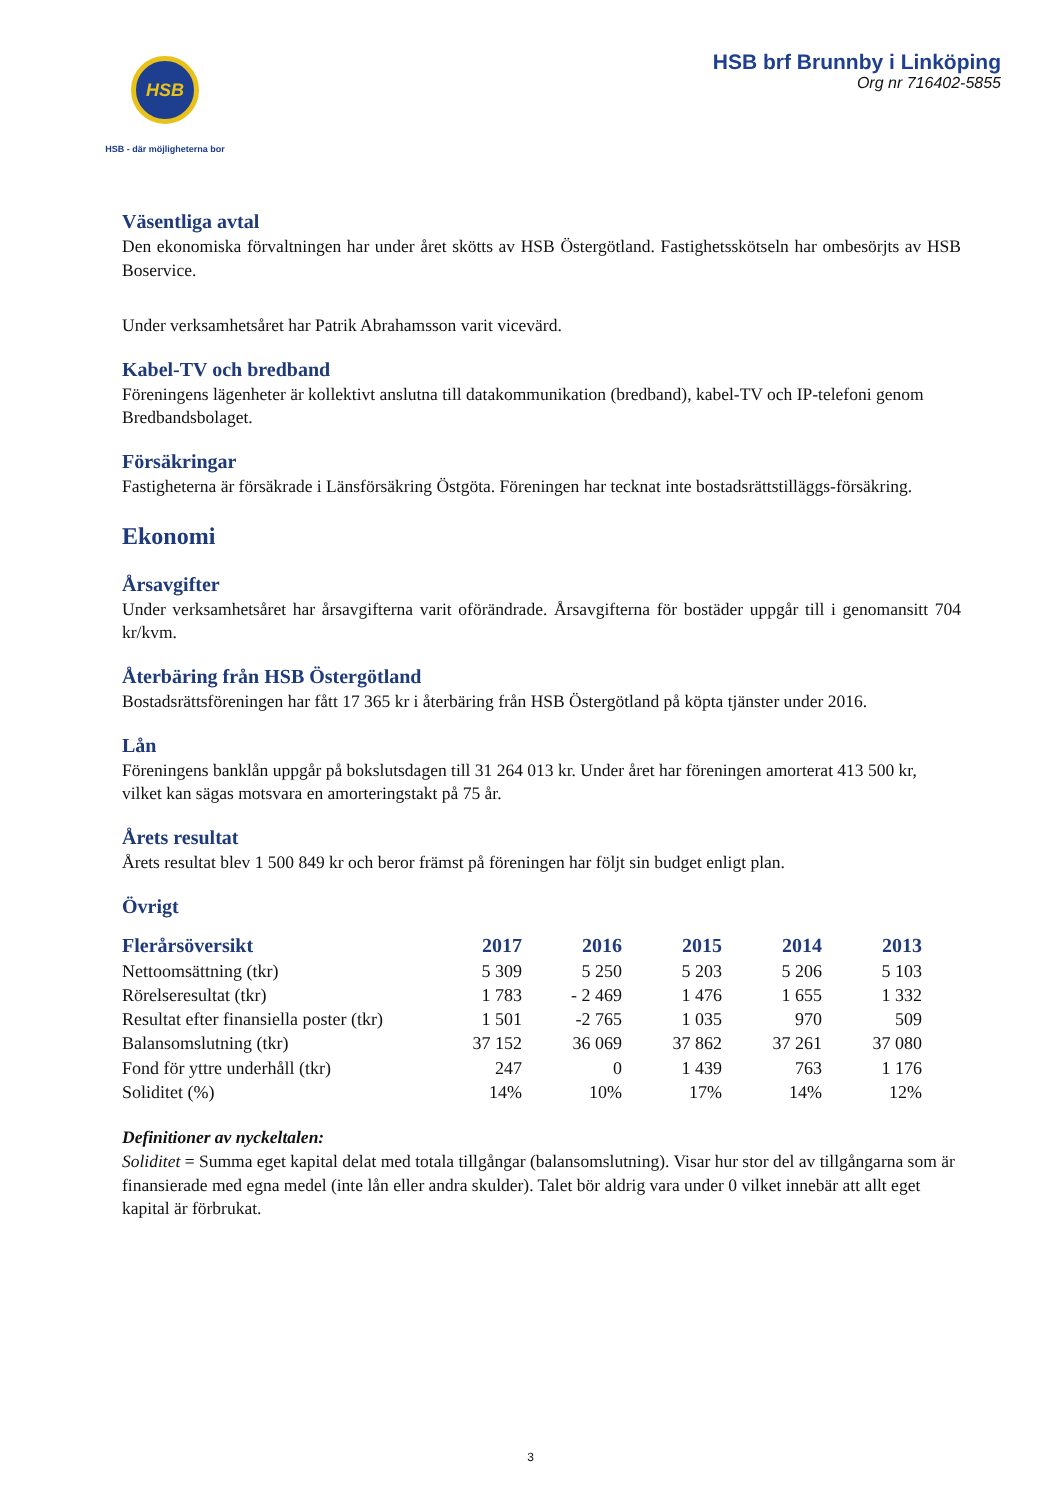HSB
HSB - där möjligheterna bor
HSB brf Brunnby i Linköping
Org nr 716402-5855
Väsentliga avtal
Den ekonomiska förvaltningen har under året skötts av HSB Östergötland. Fastighetsskötseln har ombesörjts av HSB Boservice.
Under verksamhetsåret har Patrik Abrahamsson varit vicevärd.
Kabel-TV och bredband
Föreningens lägenheter är kollektivt anslutna till datakommunikation (bredband), kabel-TV och IP-telefoni genom Bredbandsbolaget.
Försäkringar
Fastigheterna är försäkrade i Länsförsäkring Östgöta. Föreningen har tecknat inte bostadsrättstilläggs-försäkring.
Ekonomi
Årsavgifter
Under verksamhetsåret har årsavgifterna varit oförändrade. Årsavgifterna för bostäder uppgår till i genomansitt 704 kr/kvm.
Återbäring från HSB Östergötland
Bostadsrättsföreningen har fått 17 365 kr i återbäring från HSB Östergötland på köpta tjänster under 2016.
Lån
Föreningens banklån uppgår på bokslutsdagen till 31 264 013 kr. Under året har föreningen amorterat 413 500 kr, vilket kan sägas motsvara en amorteringstakt på 75 år.
Årets resultat
Årets resultat blev 1 500 849 kr och beror främst på föreningen har följt sin budget enligt plan.
Övrigt
| Flerårsöversikt | 2017 | 2016 | 2015 | 2014 | 2013 |
| --- | --- | --- | --- | --- | --- |
| Nettoomsättning (tkr) | 5 309 | 5 250 | 5 203 | 5 206 | 5 103 |
| Rörelseresultat (tkr) | 1 783 | - 2 469 | 1 476 | 1 655 | 1 332 |
| Resultat efter finansiella poster (tkr) | 1 501 | -2 765 | 1 035 | 970 | 509 |
| Balansomslutning (tkr) | 37 152 | 36 069 | 37 862 | 37 261 | 37 080 |
| Fond för yttre underhåll (tkr) | 247 | 0 | 1 439 | 763 | 1 176 |
| Soliditet (%) | 14% | 10% | 17% | 14% | 12% |
Definitioner av nyckeltalen:
Soliditet = Summa eget kapital delat med totala tillgångar (balansomslutning). Visar hur stor del av tillgångarna som är finansierade med egna medel (inte lån eller andra skulder). Talet bör aldrig vara under 0 vilket innebär att allt eget kapital är förbrukat.
3